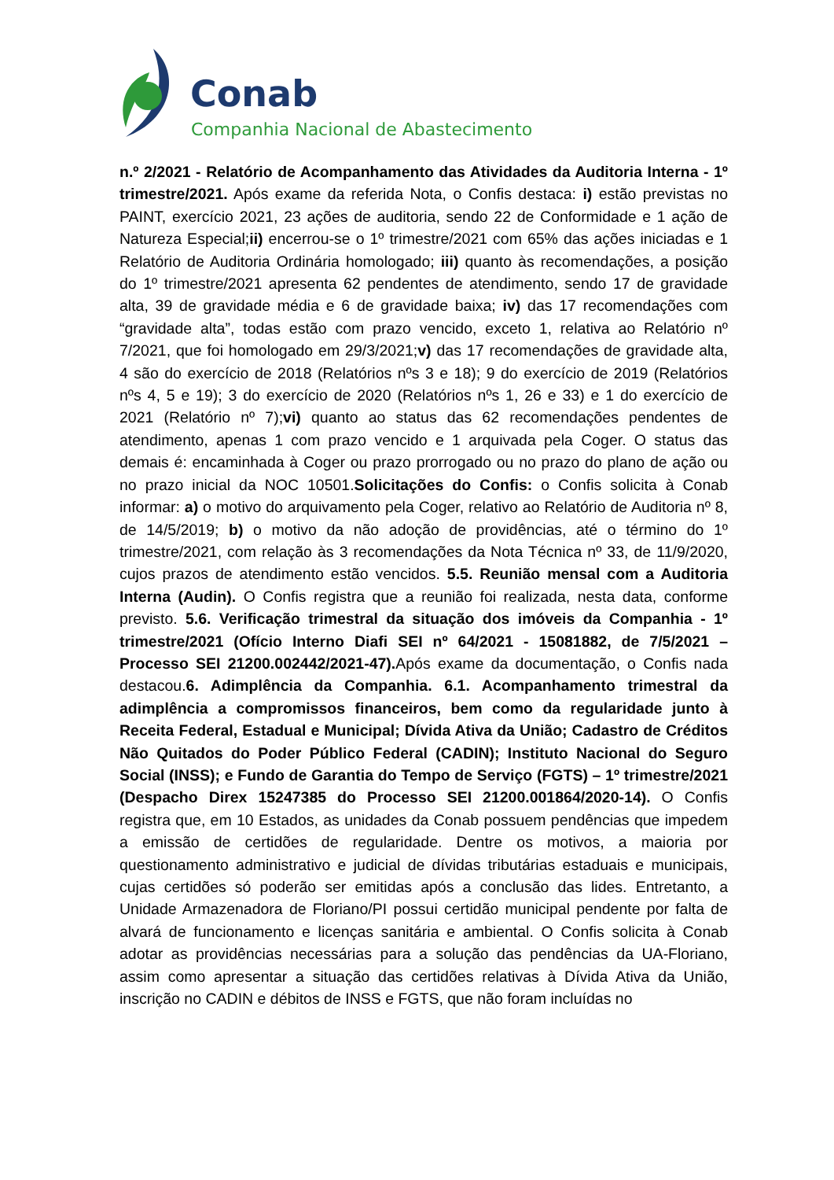Conab
Companhia Nacional de Abastecimento
n.º 2/2021 - Relatório de Acompanhamento das Atividades da Auditoria Interna - 1º trimestre/2021. Após exame da referida Nota, o Confis destaca: i) estão previstas no PAINT, exercício 2021, 23 ações de auditoria, sendo 22 de Conformidade e 1 ação de Natureza Especial;ii) encerrou-se o 1º trimestre/2021 com 65% das ações iniciadas e 1 Relatório de Auditoria Ordinária homologado; iii) quanto às recomendações, a posição do 1º trimestre/2021 apresenta 62 pendentes de atendimento, sendo 17 de gravidade alta, 39 de gravidade média e 6 de gravidade baixa; iv) das 17 recomendações com “gravidade alta”, todas estão com prazo vencido, exceto 1, relativa ao Relatório nº 7/2021, que foi homologado em 29/3/2021;v) das 17 recomendações de gravidade alta, 4 são do exercício de 2018 (Relatórios nºs 3 e 18); 9 do exercício de 2019 (Relatórios nºs 4, 5 e 19); 3 do exercício de 2020 (Relatórios nºs 1, 26 e 33) e 1 do exercício de 2021 (Relatório nº 7);vi) quanto ao status das 62 recomendações pendentes de atendimento, apenas 1 com prazo vencido e 1 arquivada pela Coger. O status das demais é: encaminhada à Coger ou prazo prorrogado ou no prazo do plano de ação ou no prazo inicial da NOC 10501.Solicitações do Confis: o Confis solicita à Conab informar: a) o motivo do arquivamento pela Coger, relativo ao Relatório de Auditoria nº 8, de 14/5/2019; b) o motivo da não adoção de providências, até o término do 1º trimestre/2021, com relação às 3 recomendações da Nota Técnica nº 33, de 11/9/2020, cujos prazos de atendimento estão vencidos. 5.5. Reunião mensal com a Auditoria Interna (Audin). O Confis registra que a reunião foi realizada, nesta data, conforme previsto. 5.6. Verificação trimestral da situação dos imóveis da Companhia - 1º trimestre/2021 (Ofício Interno Diafi SEI nº 64/2021 - 15081882, de 7/5/2021 – Processo SEI 21200.002442/2021-47). Após exame da documentação, o Confis nada destacou.6. Adimplência da Companhia. 6.1. Acompanhamento trimestral da adimplência a compromissos financeiros, bem como da regularidade junto à Receita Federal, Estadual e Municipal; Dívida Ativa da União; Cadastro de Créditos Não Quitados do Poder Público Federal (CADIN); Instituto Nacional do Seguro Social (INSS); e Fundo de Garantia do Tempo de Serviço (FGTS) – 1º trimestre/2021 (Despacho Direx 15247385 do Processo SEI 21200.001864/2020-14). O Confis registra que, em 10 Estados, as unidades da Conab possuem pendências que impedem a emissão de certidões de regularidade. Dentre os motivos, a maioria por questionamento administrativo e judicial de dívidas tributárias estaduais e municipais, cujas certidões só poderão ser emitidas após a conclusão das lides. Entretanto, a Unidade Armazenadora de Floriano/PI possui certidão municipal pendente por falta de alvará de funcionamento e licenças sanitária e ambiental. O Confis solicita à Conab adotar as providências necessárias para a solução das pendências da UA-Floriano, assim como apresentar a situação das certidões relativas à Dívida Ativa da União, inscrição no CADIN e débitos de INSS e FGTS, que não foram incluídas no